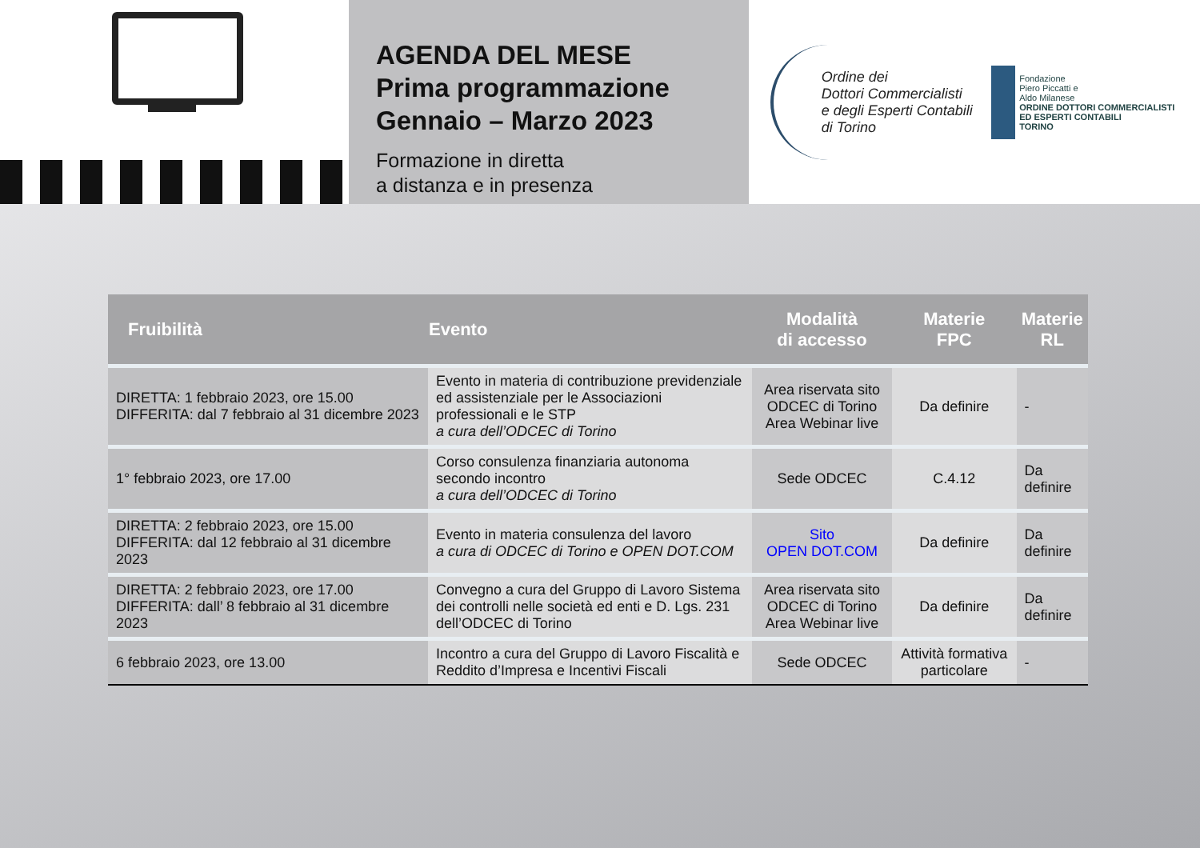AGENDA DEL MESE
Prima programmazione
Gennaio – Marzo 2023
Formazione in diretta
a distanza e in presenza
Ordine dei
Dottori Commercialisti
e degli Esperti Contabili
di Torino
Fondazione
Piero Piccatti e
Aldo Milanese
ORDINE DOTTORI COMMERCIALISTI
ED ESPERTI CONTABILI
TORINO
| Fruibilità | Evento | Modalità di accesso | Materie FPC | Materie RL |
| --- | --- | --- | --- | --- |
| DIRETTA: 1 febbraio 2023, ore 15.00 DIFFERITA: dal 7 febbraio al 31 dicembre 2023 | Evento in materia di contribuzione previdenziale ed assistenziale per le Associazioni professionali e le STP a cura dell’ODCEC di Torino | Area riservata sito ODCEC di Torino Area Webinar live | Da definire | - |
| 1° febbraio 2023, ore 17.00 | Corso consulenza finanziaria autonoma secondo incontro a cura dell’ODCEC di Torino | Sede ODCEC | C.4.12 | Da definire |
| DIRETTA: 2 febbraio 2023, ore 15.00 DIFFERITA: dal 12 febbraio al 31 dicembre 2023 | Evento in materia consulenza del lavoro a cura di ODCEC di Torino e OPEN DOT.COM | Sito OPEN DOT.COM | Da definire | Da definire |
| DIRETTA: 2 febbraio 2023, ore 17.00 DIFFERITA: dall’ 8 febbraio al 31 dicembre 2023 | Convegno a cura del Gruppo di Lavoro Sistema dei controlli nelle società ed enti e D. Lgs. 231 dell’ODCEC di Torino | Area riservata sito ODCEC di Torino Area Webinar live | Da definire | Da definire |
| 6 febbraio 2023, ore 13.00 | Incontro a cura del Gruppo di Lavoro Fiscalità e Reddito d’Impresa e Incentivi Fiscali | Sede ODCEC | Attività formativa particolare | - |